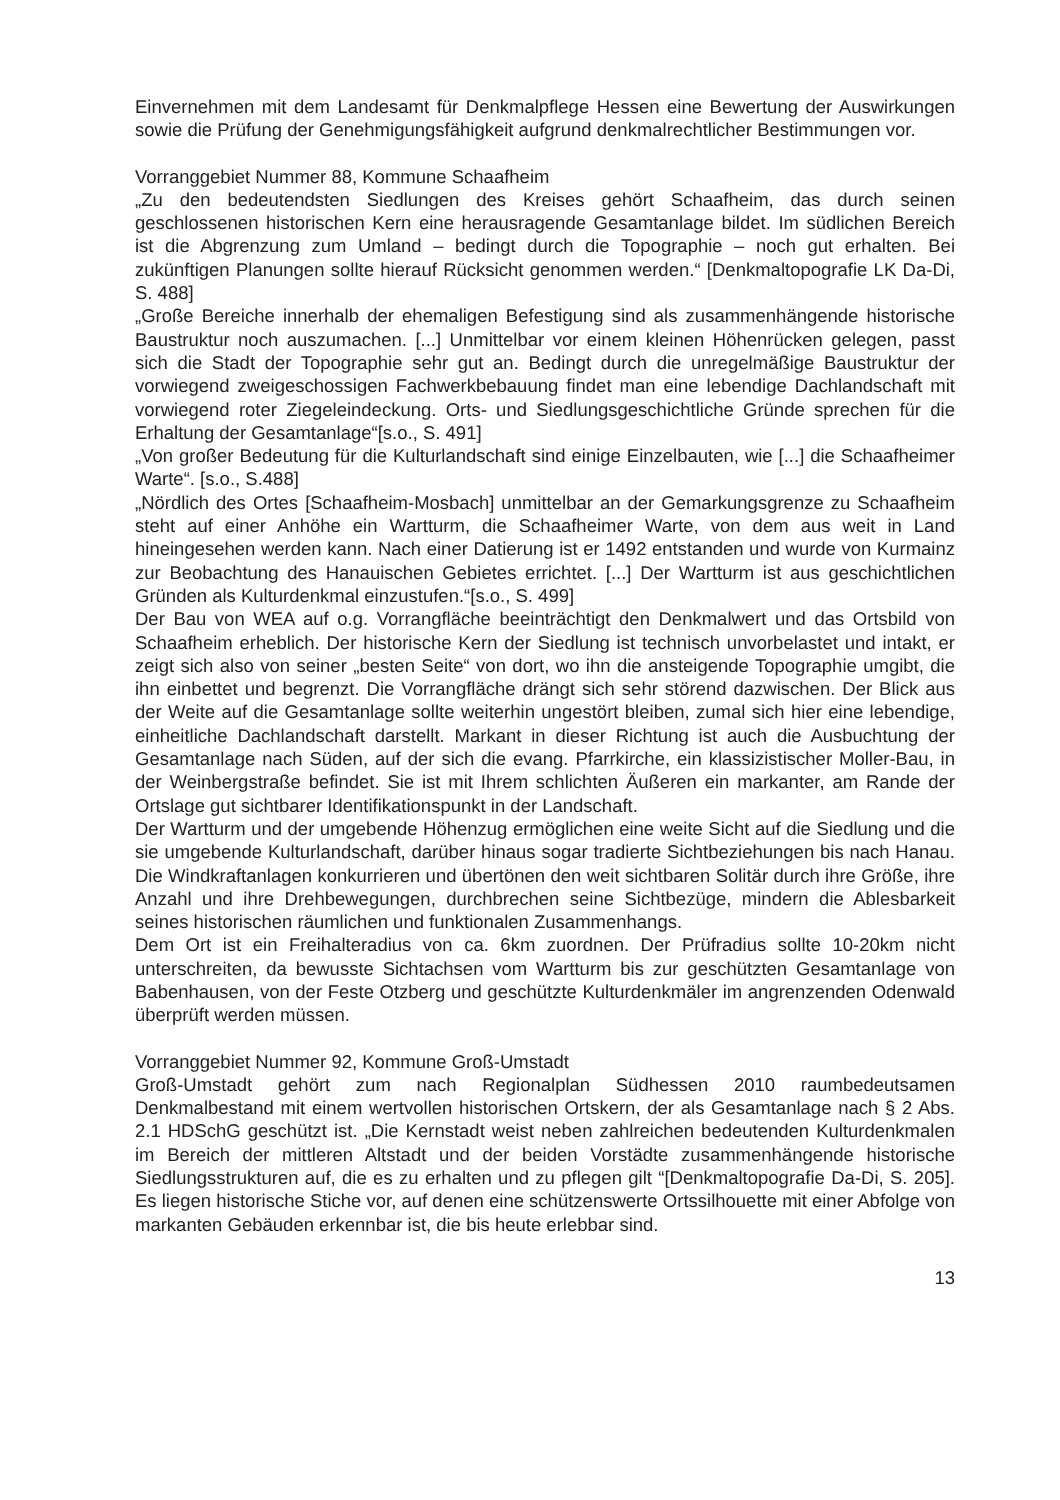Einvernehmen mit dem Landesamt für Denkmalpflege Hessen eine Bewertung der Auswirkungen sowie die Prüfung der Genehmigungsfähigkeit aufgrund denkmalrechtlicher Bestimmungen vor.
Vorranggebiet Nummer 88, Kommune Schaafheim
„Zu den bedeutendsten Siedlungen des Kreises gehört Schaafheim, das durch seinen geschlossenen historischen Kern eine herausragende Gesamtanlage bildet. Im südlichen Bereich ist die Abgrenzung zum Umland – bedingt durch die Topographie – noch gut erhalten. Bei zukünftigen Planungen sollte hierauf Rücksicht genommen werden.“ [Denkmaltopografie LK Da-Di, S. 488]
„Große Bereiche innerhalb der ehemaligen Befestigung sind als zusammenhängende historische Baustruktur noch auszumachen. [...] Unmittelbar vor einem kleinen Höhenrücken gelegen, passt sich die Stadt der Topographie sehr gut an. Bedingt durch die unregelmäßige Baustruktur der vorwiegend zweigeschossigen Fachwerkbebauung findet man eine lebendige Dachlandschaft mit vorwiegend roter Ziegeleindeckung. Orts- und Siedlungsgeschichtliche Gründe sprechen für die Erhaltung der Gesamtanlage“[s.o., S. 491]
„Von großer Bedeutung für die Kulturlandschaft sind einige Einzelbauten, wie [...] die Schaafheimer Warte“. [s.o., S.488]
„Nördlich des Ortes [Schaafheim-Mosbach] unmittelbar an der Gemarkungsgrenze zu Schaafheim steht auf einer Anhöhe ein Wartturm, die Schaafheimer Warte, von dem aus weit in Land hineingesehen werden kann. Nach einer Datierung ist er 1492 entstanden und wurde von Kurmainz zur Beobachtung des Hanauischen Gebietes errichtet. [...] Der Wartturm ist aus geschichtlichen Gründen als Kulturdenkmal einzustufen.“[s.o., S. 499]
Der Bau von WEA auf o.g. Vorrangfläche beeinträchtigt den Denkmalwert und das Ortsbild von Schaafheim erheblich. Der historische Kern der Siedlung ist technisch unvorbelastet und intakt, er zeigt sich also von seiner „besten Seite“ von dort, wo ihn die ansteigende Topographie umgibt, die ihn einbettet und begrenzt. Die Vorrangfläche drängt sich sehr störend dazwischen. Der Blick aus der Weite auf die Gesamtanlage sollte weiterhin ungestört bleiben, zumal sich hier eine lebendige, einheitliche Dachlandschaft darstellt. Markant in dieser Richtung ist auch die Ausbuchtung der Gesamtanlage nach Süden, auf der sich die evang. Pfarrkirche, ein klassizistischer Moller-Bau, in der Weinbergstraße befindet. Sie ist mit Ihrem schlichten Äußeren ein markanter, am Rande der Ortslage gut sichtbarer Identifikationspunkt in der Landschaft.
Der Wartturm und der umgebende Höhenzug ermöglichen eine weite Sicht auf die Siedlung und die sie umgebende Kulturlandschaft, darüber hinaus sogar tradierte Sichtbeziehungen bis nach Hanau. Die Windkraftanlagen konkurrieren und übertönen den weit sichtbaren Solitär durch ihre Größe, ihre Anzahl und ihre Drehbewegungen, durchbrechen seine Sichtbezüge, mindern die Ablesbarkeit seines historischen räumlichen und funktionalen Zusammenhangs.
Dem Ort ist ein Freihalteradius von ca. 6km zuordnen. Der Prüfradius sollte 10-20km nicht unterschreiten, da bewusste Sichtachsen vom Wartturm bis zur geschützten Gesamtanlage von Babenhausen, von der Feste Otzberg und geschützte Kulturdenkmäler im angrenzenden Odenwald überprüft werden müssen.
Vorranggebiet Nummer 92, Kommune Groß-Umstadt
Groß-Umstadt gehört zum nach Regionalplan Südhessen 2010 raumbedeutsamen Denkmalbestand mit einem wertvollen historischen Ortskern, der als Gesamtanlage nach § 2 Abs. 2.1 HDSchG geschützt ist. „Die Kernstadt weist neben zahlreichen bedeutenden Kulturdenkmalen im Bereich der mittleren Altstadt und der beiden Vorstädte zusammenhängende historische Siedlungsstrukturen auf, die es zu erhalten und zu pflegen gilt “[Denkmaltopografie Da-Di, S. 205]. Es liegen historische Stiche vor, auf denen eine schützenswerte Ortssilhouette mit einer Abfolge von markanten Gebäuden erkennbar ist, die bis heute erlebbar sind.
13